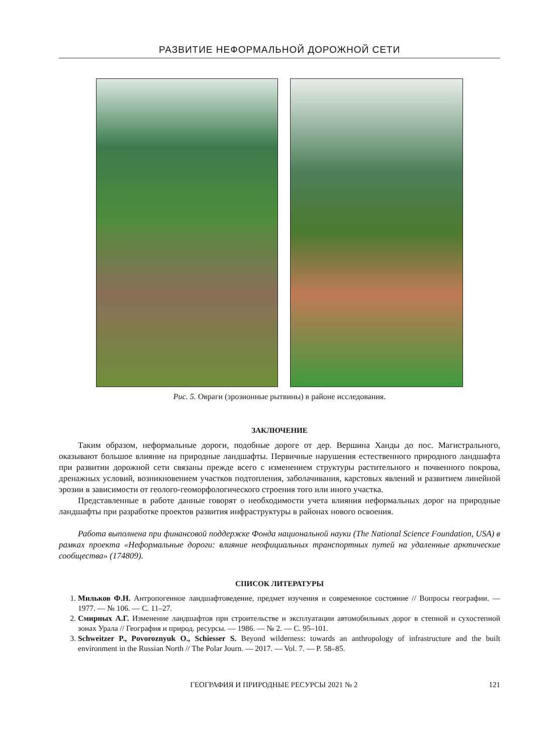РАЗВИТИЕ НЕФОРМАЛЬНОЙ ДОРОЖНОЙ СЕТИ
Рис. 5. Овраги (эрозионные рытвины) в районе исследования.
ЗАКЛЮЧЕНИЕ
Таким образом, неформальные дороги, подобные дороге от дер. Вершина Ханды до пос. Магистрального, оказывают большое влияние на природные ландшафты. Первичные нарушения естественного природного ландшафта при развитии дорожной сети связаны прежде всего с изменением структуры растительного и почвенного покрова, дренажных условий, возникновением участков подтопления, заболачивания, карстовых явлений и развитием линейной эрозии в зависимости от геолого-геоморфологического строения того или иного участка.
Представленные в работе данные говорят о необходимости учета влияния неформальных дорог на природные ландшафты при разработке проектов развития инфраструктуры в районах нового освоения.
Работа выполнена при финансовой поддержке Фонда национальной науки (The National Science Foundation, USA) в рамках проекта «Неформальные дороги: влияние неофициальных транспортных путей на удаленные арктические сообщества» (174809).
СПИСОК ЛИТЕРАТУРЫ
1. Мильков Ф.Н. Антропогенное ландшафтоведение, предмет изучения и современное состояние // Вопросы географии. — 1977. — № 106. — С. 11–27.
2. Смирных А.Г. Изменение ландшафтов при строительстве и эксплуатации автомобильных дорог в степной и сухостепной зонах Урала // География и природ. ресурсы. — 1986. — № 2. — С. 95–101.
3. Schweitzer P., Povoroznyuk O., Schiesser S. Beyond wilderness: towards an anthropology of infrastructure and the built environment in the Russian North // The Polar Journ. — 2017. — Vol. 7. — P. 58–85.
ГЕОГРАФИЯ И ПРИРОДНЫЕ РЕСУРСЫ 2021 № 2 121